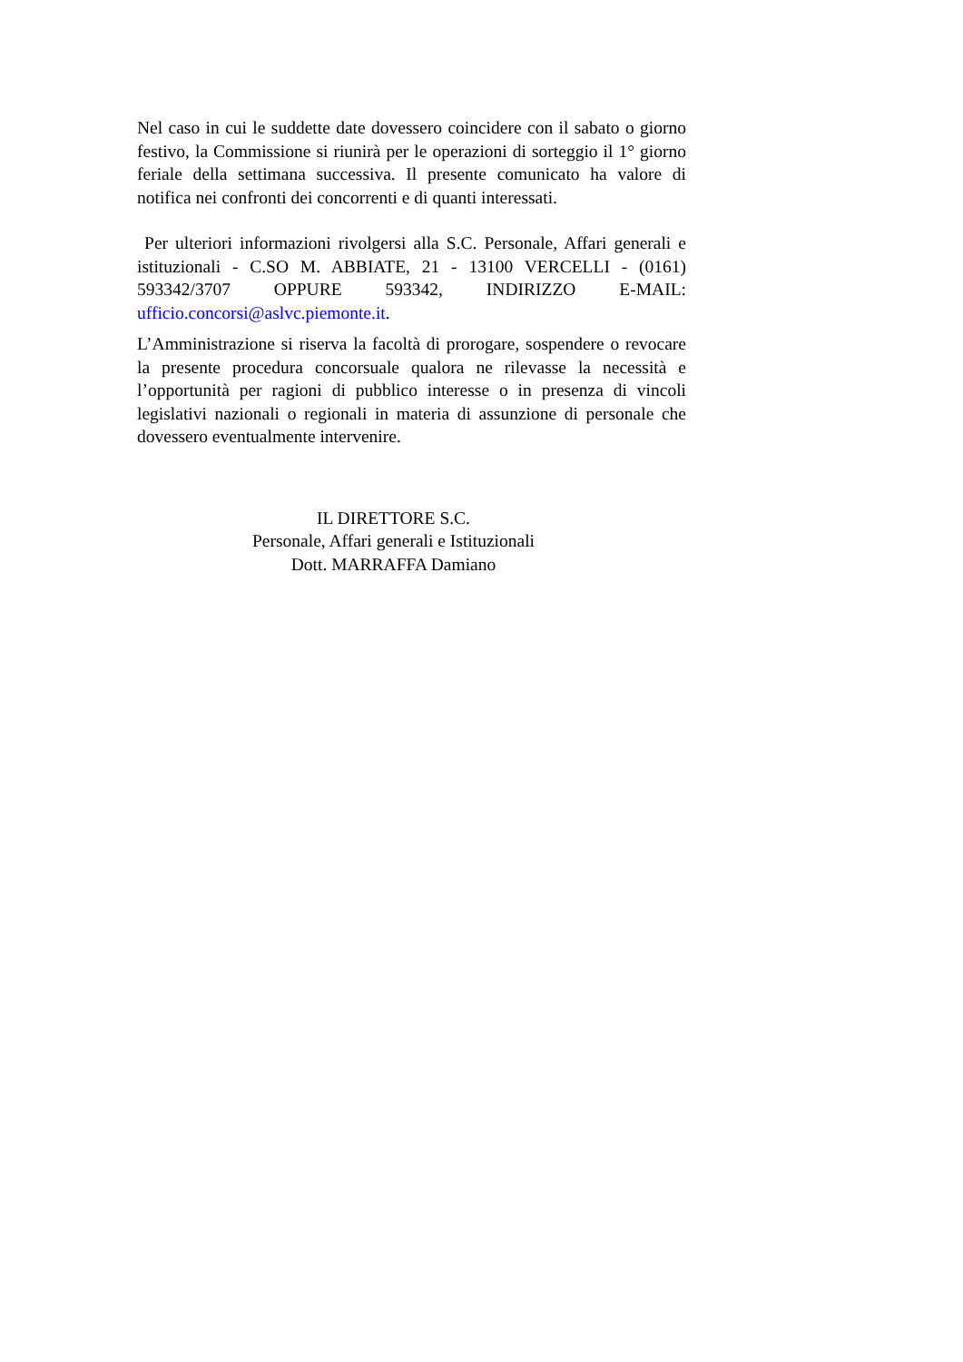Nel caso in cui le suddette date dovessero coincidere con il sabato o giorno festivo, la Commissione si riunirà per le operazioni di sorteggio il 1° giorno feriale della settimana successiva. Il presente comunicato ha valore di notifica nei confronti dei concorrenti e di quanti interessati.
Per ulteriori informazioni rivolgersi alla S.C. Personale, Affari generali e istituzionali - C.SO M. ABBIATE, 21 - 13100 VERCELLI - (0161) 593342/3707 OPPURE 593342, INDIRIZZO E-MAIL: ufficio.concorsi@aslvc.piemonte.it.
L’Amministrazione si riserva la facoltà di prorogare, sospendere o revocare la presente procedura concorsuale qualora ne rilevasse la necessità e l’opportunità per ragioni di pubblico interesse o in presenza di vincoli legislativi nazionali o regionali in materia di assunzione di personale che dovessero eventualmente intervenire.
IL DIRETTORE S.C.
Personale, Affari generali e Istituzionali
Dott. MARRAFFA Damiano